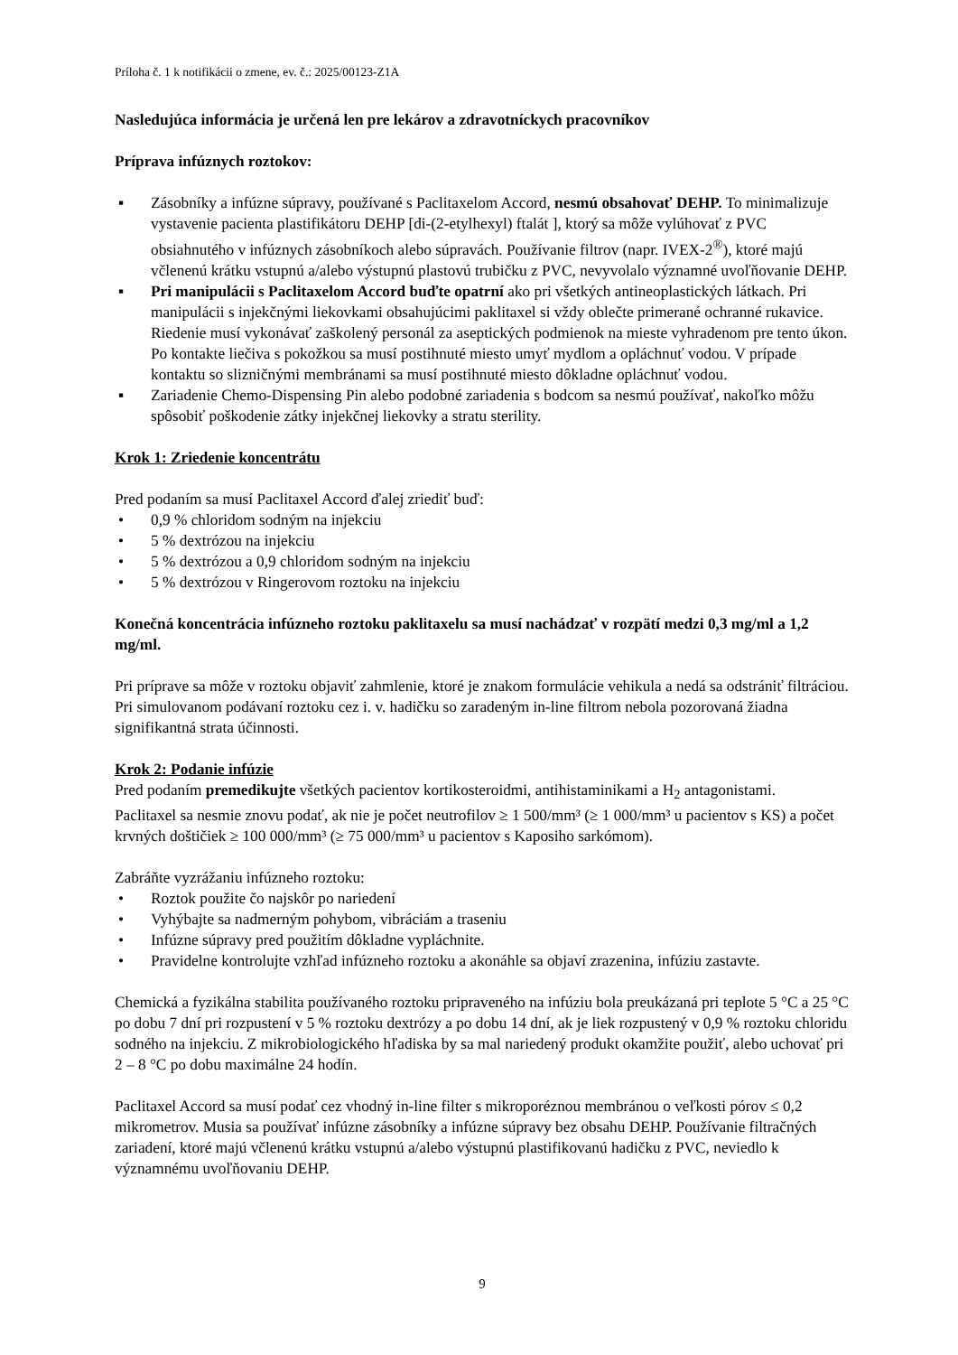Príloha č. 1 k notifikácii o zmene, ev. č.: 2025/00123-Z1A
Nasledujúca informácia je určená len pre lekárov a zdravotníckych pracovníkov
Príprava infúznych roztokov:
▪ Zásobníky a infúzne súpravy, používané s Paclitaxelom Accord, nesmú obsahovať DEHP. To minimalizuje vystavenie pacienta plastifikátoru DEHP [di-(2-etylhexyl) ftalát ], ktorý sa môže vylúhovať z PVC obsiahnutého v infúznych zásobníkoch alebo súpravách. Používanie filtrov (napr. IVEX-2<sup>®</sup>), ktoré majú včlenenú krátku vstupnú a/alebo výstupnú plastovú trubičku z PVC, nevyvolalo významné uvoľňovanie DEHP.
▪ Pri manipulácii s Paclitaxelom Accord buďte opatrní ako pri všetkých antineoplastických látkach. Pri manipulácii s injekčnými liekovkami obsahujúcimi paklitaxel si vždy oblečte primerané ochranné rukavice. Riedenie musí vykonávať zaškolený personál za aseptických podmienok na mieste vyhradenom pre tento úkon. Po kontakte liečiva s pokožkou sa musí postihnuté miesto umyť mydlom a opláchnuť vodou. V prípade kontaktu so slizničnými membránami sa musí postihnuté miesto dôkladne opláchnuť vodou.
▪ Zariadenie Chemo-Dispensing Pin alebo podobné zariadenia s bodcom sa nesmú používať, nakoľko môžu spôsobiť poškodenie zátky injekčnej liekovky a stratu sterility.
Krok 1: Zriedenie koncentrátu
Pred podaním sa musí Paclitaxel Accord ďalej zriediť buď:
• 0,9 % chloridom sodným na injekciu
• 5 % dextrózou na injekciu
• 5 % dextrózou a 0,9 chloridom sodným na injekciu
• 5 % dextrózou v Ringerovom roztoku na injekciu
Konečná koncentrácia infúzneho roztoku paklitaxelu sa musí nachádzať v rozpätí medzi 0,3 mg/ml a 1,2 mg/ml.
Pri príprave sa môže v roztoku objaviť zahmlenie, ktoré je znakom formulácie vehikula a nedá sa odstrániť filtráciou. Pri simulovanom podávaní roztoku cez i. v. hadičku so zaradeným in-line filtrom nebola pozorovaná žiadna signifikantná strata účinnosti.
Krok 2: Podanie infúzie
Pred podaním premedikujte všetkých pacientov kortikosteroidmi, antihistaminikami a H<sub>2</sub> antagonistami.
Paclitaxel sa nesmie znovu podať, ak nie je počet neutrofilov ≥ 1 500/mm³ (≥ 1 000/mm³ u pacientov s KS) a počet krvných doštičiek ≥ 100 000/mm³ (≥ 75 000/mm³ u pacientov s Kaposiho sarkómom).
Zabráňte vyzrážaniu infúzneho roztoku:
• Roztok použite čo najskôr po nariedení
• Vyhýbajte sa nadmerným pohybom, vibráciám a traseniu
• Infúzne súpravy pred použitím dôkladne vypláchnite.
• Pravidelne kontrolujte vzhľad infúzneho roztoku a akonáhle sa objaví zrazenina, infúziu zastavte.
Chemická a fyzikálna stabilita používaného roztoku pripraveného na infúziu bola preukázaná pri teplote 5 °C a 25 °C po dobu 7 dní pri rozpustení v 5 % roztoku dextrózy a po dobu 14 dní, ak je liek rozpustený v 0,9 % roztoku chloridu sodného na injekciu. Z mikrobiologického hľadiska by sa mal nariedený produkt okamžite použiť, alebo uchovať pri 2 – 8 °C po dobu maximálne 24 hodín.
Paclitaxel Accord sa musí podať cez vhodný in-line filter s mikroporéznou membránou o veľkosti pórov ≤ 0,2 mikrometrov. Musia sa používať infúzne zásobníky a infúzne súpravy bez obsahu DEHP. Používanie filtračných zariadení, ktoré majú včlenenú krátku vstupnú a/alebo výstupnú plastifikovanú hadičku z PVC, neviedlo k významnému uvoľňovaniu DEHP.
9